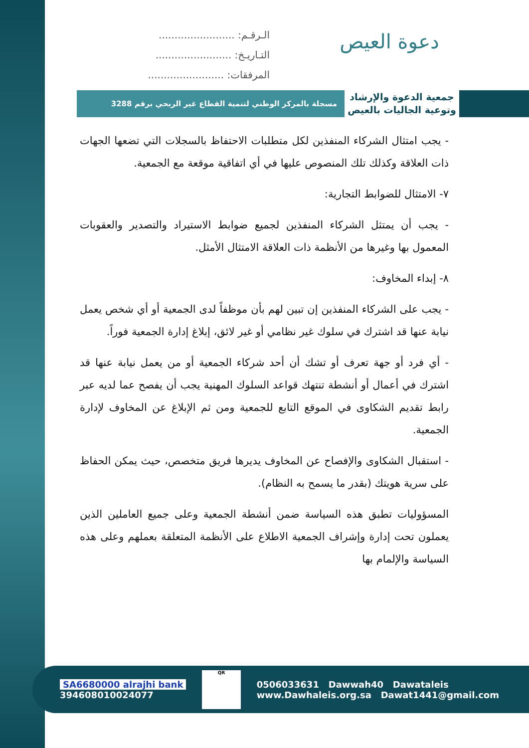دعوة العيص
الـرقـم: ........................
التـاريـخ: ........................
المرفقات: ........................
جمعية الدعوة والإرشاد وتوعية الجاليات بالعيص
مسجلة بالمركز الوطني لتنمية القطاع غير الربحي برقم 3288
- يجب امتثال الشركاء المنفذين لكل متطلبات الاحتفاظ بالسجلات التي تضعها الجهات ذات العلاقة وكذلك تلك المنصوص عليها في أي اتفاقية موقعة مع الجمعية.
٧- الامتثال للضوابط التجارية:
- يجب أن يمتثل الشركاء المنفذين لجميع ضوابط الاستيراد والتصدير والعقوبات المعمول بها وغيرها من الأنظمة ذات العلاقة الامتثال الأمثل.
٨- إبداء المخاوف:
- يجب على الشركاء المنفذين إن تبين لهم بأن موظفاً لدى الجمعية أو أي شخص يعمل نيابة عنها قد اشترك في سلوك غير نظامي أو غير لائق، إبلاغ إدارة الجمعية فوراً.
- أي فرد أو جهة تعرف أو تشك أن أحد شركاء الجمعية أو من يعمل نيابة عنها قد اشترك في أعمال أو أنشطة تنتهك قواعد السلوك المهنية يجب أن يفصح عما لديه عبر رابط تقديم الشكاوى في الموقع التابع للجمعية ومن ثم الإبلاغ عن المخاوف لإدارة الجمعية.
- استقبال الشكاوى والإفصاح عن المخاوف يديرها فريق متخصص، حيث يمكن الحفاظ على سرية هويتك (بقدر ما يسمح به النظام).
المسؤوليات تطبق هذه السياسة ضمن أنشطة الجمعية وعلى جميع العاملين الذين يعملون تحت إدارة وإشراف الجمعية الاطلاع على الأنظمة المتعلقة بعملهم وعلى هذه السياسة والإلمام بها
SA6680000 alrajhi bank
394608010024077
QR
0506033631 Dawwah40 Dawataleis
www.Dawhaleis.org.sa Dawat1441@gmail.com